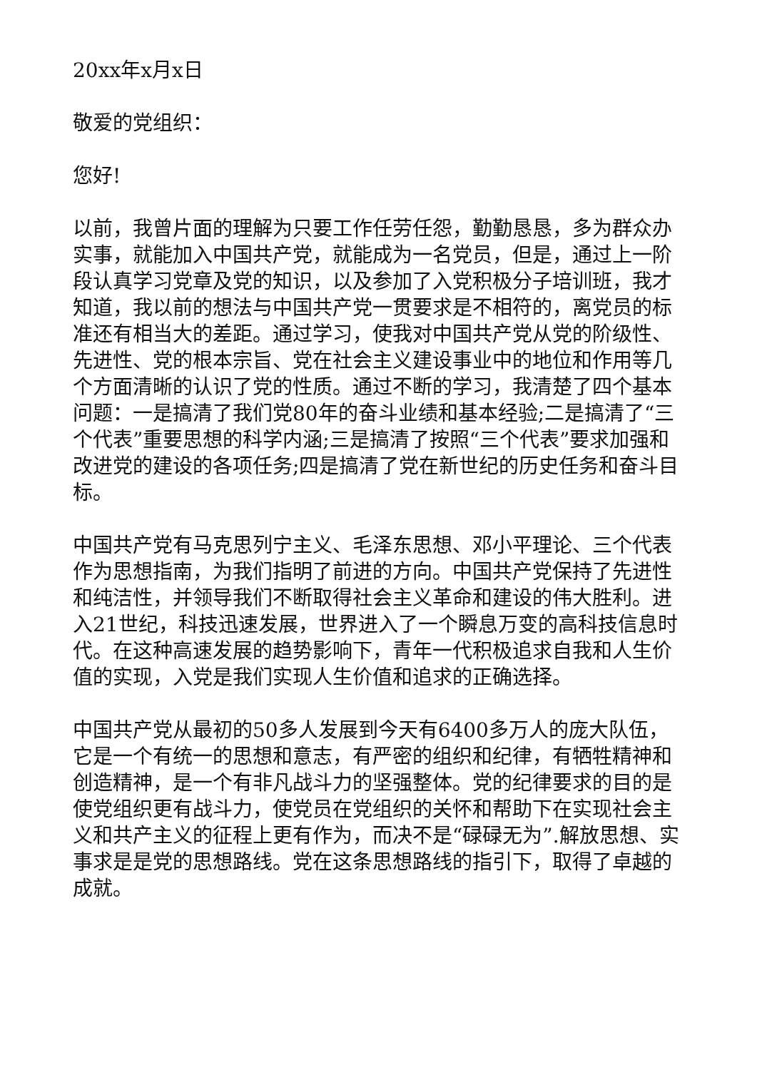20xx年x月x日
敬爱的党组织：
您好!
以前，我曾片面的理解为只要工作任劳任怨，勤勤恳恳，多为群众办实事，就能加入中国共产党，就能成为一名党员，但是，通过上一阶段认真学习党章及党的知识，以及参加了入党积极分子培训班，我才知道，我以前的想法与中国共产党一贯要求是不相符的，离党员的标准还有相当大的差距。通过学习，使我对中国共产党从党的阶级性、先进性、党的根本宗旨、党在社会主义建设事业中的地位和作用等几个方面清晰的认识了党的性质。通过不断的学习，我清楚了四个基本问题：一是搞清了我们党80年的奋斗业绩和基本经验;二是搞清了“三个代表”重要思想的科学内涵;三是搞清了按照“三个代表”要求加强和改进党的建设的各项任务;四是搞清了党在新世纪的历史任务和奋斗目标。
中国共产党有马克思列宁主义、毛泽东思想、邓小平理论、三个代表作为思想指南，为我们指明了前进的方向。中国共产党保持了先进性和纯洁性，并领导我们不断取得社会主义革命和建设的伟大胜利。进入21世纪，科技迅速发展，世界进入了一个瞬息万变的高科技信息时代。在这种高速发展的趋势影响下，青年一代积极追求自我和人生价值的实现，入党是我们实现人生价值和追求的正确选择。
中国共产党从最初的50多人发展到今天有6400多万人的庞大队伍，它是一个有统一的思想和意志，有严密的组织和纪律，有牺牲精神和创造精神，是一个有非凡战斗力的坚强整体。党的纪律要求的目的是使党组织更有战斗力，使党员在党组织的关怀和帮助下在实现社会主义和共产主义的征程上更有作为，而决不是“碌碌无为”.解放思想、实事求是是党的思想路线。党在这条思想路线的指引下，取得了卓越的成就。